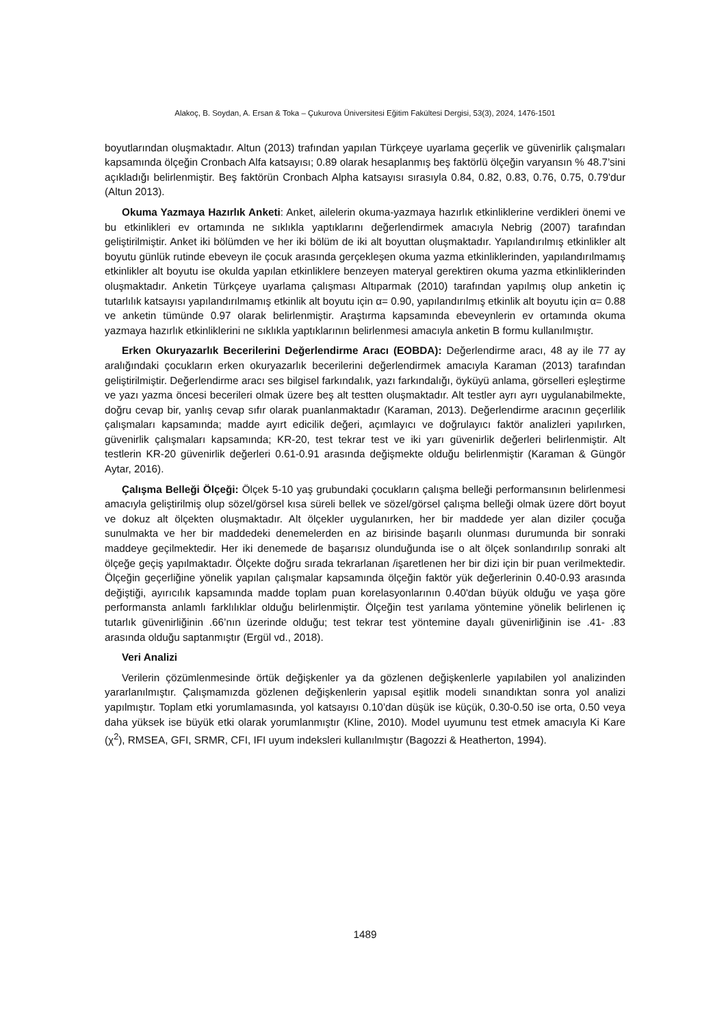Alakoç, B. Soydan, A. Ersan & Toka – Çukurova Üniversitesi Eğitim Fakültesi Dergisi, 53(3), 2024, 1476-1501
boyutlarından oluşmaktadır. Altun (2013) trafından yapılan Türkçeye uyarlama geçerlik ve güvenirlik çalışmaları kapsamında ölçeğin Cronbach Alfa katsayısı; 0.89 olarak hesaplanmış beş faktörlü ölçeğin varyansın % 48.7’sini açıkladığı belirlenmiştir. Beş faktörün Cronbach Alpha katsayısı sırasıyla 0.84, 0.82, 0.83, 0.76, 0.75, 0.79'dur (Altun 2013).
Okuma Yazmaya Hazırlık Anketi: Anket, ailelerin okuma-yazmaya hazırlık etkinliklerine verdikleri önemi ve bu etkinlikleri ev ortamında ne sıklıkla yaptıklarını değerlendirmek amacıyla Nebrig (2007) tarafından geliştirilmiştir. Anket iki bölümden ve her iki bölüm de iki alt boyuttan oluşmaktadır. Yapılandırılmış etkinlikler alt boyutu günlük rutinde ebeveyn ile çocuk arasında gerçekleşen okuma yazma etkinliklerinden, yapılandırılmamış etkinlikler alt boyutu ise okulda yapılan etkinliklere benzeyen materyal gerektiren okuma yazma etkinliklerinden oluşmaktadır. Anketin Türkçeye uyarlama çalışması Altıparmak (2010) tarafından yapılmış olup anketin iç tutarlılık katsayısı yapılandırılmamış etkinlik alt boyutu için α= 0.90, yapılandırılmış etkinlik alt boyutu için α= 0.88 ve anketin tümünde 0.97 olarak belirlenmiştir. Araştırma kapsamında ebeveynlerin ev ortamında okuma yazmaya hazırlık etkinliklerini ne sıklıkla yaptıklarının belirlenmesi amacıyla anketin B formu kullanılmıştır.
Erken Okuryazarlık Becerilerini Değerlendirme Aracı (EOBDA): Değerlendirme aracı, 48 ay ile 77 ay aralığındaki çocukların erken okuryazarlık becerilerini değerlendirmek amacıyla Karaman (2013) tarafından geliştirilmiştir. Değerlendirme aracı ses bilgisel farkındalık, yazı farkındalığı, öyküyü anlama, görselleri eşleştirme ve yazı yazma öncesi becerileri olmak üzere beş alt testten oluşmaktadır. Alt testler ayrı ayrı uygulanabilmekte, doğru cevap bir, yanlış cevap sıfır olarak puanlanmaktadır (Karaman, 2013). Değerlendirme aracının geçerlilik çalışmaları kapsamında; madde ayırt edicilik değeri, açımlayıcı ve doğrulayıcı faktör analizleri yapılırken, güvenirlik çalışmaları kapsamında; KR-20, test tekrar test ve iki yarı güvenirlik değerleri belirlenmiştir. Alt testlerin KR-20 güvenirlik değerleri 0.61-0.91 arasında değişmekte olduğu belirlenmiştir (Karaman & Güngör Aytar, 2016).
Çalışma Belleği Ölçeği: Ölçek 5-10 yaş grubundaki çocukların çalışma belleği performansının belirlenmesi amacıyla geliştirilmiş olup sözel/görsel kısa süreli bellek ve sözel/görsel çalışma belleği olmak üzere dört boyut ve dokuz alt ölçekten oluşmaktadır. Alt ölçekler uygulanırken, her bir maddede yer alan diziler çocuğa sunulmakta ve her bir maddedeki denemelerden en az birisinde başarılı olunması durumunda bir sonraki maddeye geçilmektedir. Her iki denemede de başarısız olunduğunda ise o alt ölçek sonlandırılıp sonraki alt ölçeğe geçiş yapılmaktadır. Ölçekte doğru sırada tekrarlanan /işaretlenen her bir dizi için bir puan verilmektedir. Ölçeğin geçerliğine yönelik yapılan çalışmalar kapsamında ölçeğin faktör yük değerlerinin 0.40-0.93 arasında değiştiği, ayırıcılık kapsamında madde toplam puan korelasyonlarının 0.40'dan büyük olduğu ve yaşa göre performansta anlamlı farklılıklar olduğu belirlenmiştir. Ölçeğin test yarılama yöntemine yönelik belirlenen iç tutarlık güvenirliğinin .66’nın üzerinde olduğu; test tekrar test yöntemine dayalı güvenirliğinin ise .41- .83 arasında olduğu saptanmıştır (Ergül vd., 2018).
Veri Analizi
Verilerin çözümlenmesinde örtük değişkenler ya da gözlenen değişkenlerle yapılabilen yol analizinden yararlanılmıştır. Çalışmamızda gözlenen değişkenlerin yapısal eşitlik modeli sınandıktan sonra yol analizi yapılmıştır. Toplam etki yorumlamasında, yol katsayısı 0.10’dan düşük ise küçük, 0.30-0.50 ise orta, 0.50 veya daha yüksek ise büyük etki olarak yorumlanmıştır (Kline, 2010). Model uyumunu test etmek amacıyla Ki Kare (χ<sup>2</sup>), RMSEA, GFI, SRMR, CFI, IFI uyum indeksleri kullanılmıştır (Bagozzi & Heatherton, 1994).
1489